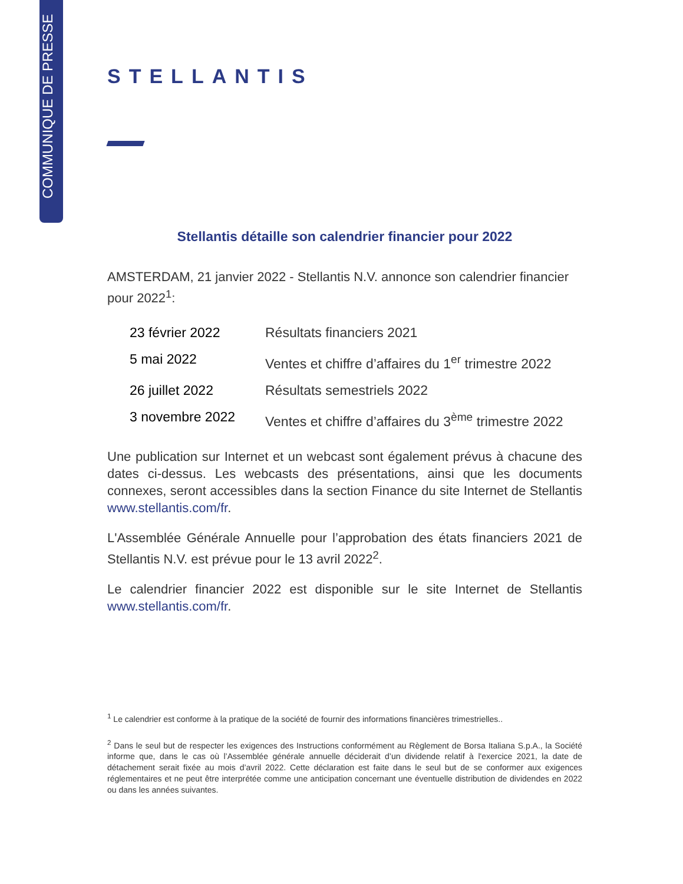COMMUNIQUE DE PRESSE
STELLANTIS
Stellantis détaille son calendrier financier pour 2022
AMSTERDAM, 21 janvier 2022 - Stellantis N.V. annonce son calendrier financier pour 2022<sup>1</sup>:
| 23 février 2022 | Résultats financiers 2021 |
| 5 mai 2022 | Ventes et chiffre d’affaires du 1<sup>er</sup> trimestre 2022 |
| 26 juillet 2022 | Résultats semestriels 2022 |
| 3 novembre 2022 | Ventes et chiffre d’affaires du 3<sup>ème</sup> trimestre 2022 |
Une publication sur Internet et un webcast sont également prévus à chacune des dates ci-dessus. Les webcasts des présentations, ainsi que les documents connexes, seront accessibles dans la section Finance du site Internet de Stellantis www.stellantis.com/fr.
L'Assemblée Générale Annuelle pour l’approbation des états financiers 2021 de Stellantis N.V. est prévue pour le 13 avril 2022<sup>2</sup>.
Le calendrier financier 2022 est disponible sur le site Internet de Stellantis www.stellantis.com/fr.
<sup>1</sup> Le calendrier est conforme à la pratique de la société de fournir des informations financières trimestrielles..
<sup>2</sup> Dans le seul but de respecter les exigences des Instructions conformément au Règlement de Borsa Italiana S.p.A., la Société informe que, dans le cas où l’Assemblée générale annuelle déciderait d’un dividende relatif à l'exercice 2021, la date de détachement serait fixée au mois d’avril 2022. Cette déclaration est faite dans le seul but de se conformer aux exigences réglementaires et ne peut être interprétée comme une anticipation concernant une éventuelle distribution de dividendes en 2022 ou dans les années suivantes.